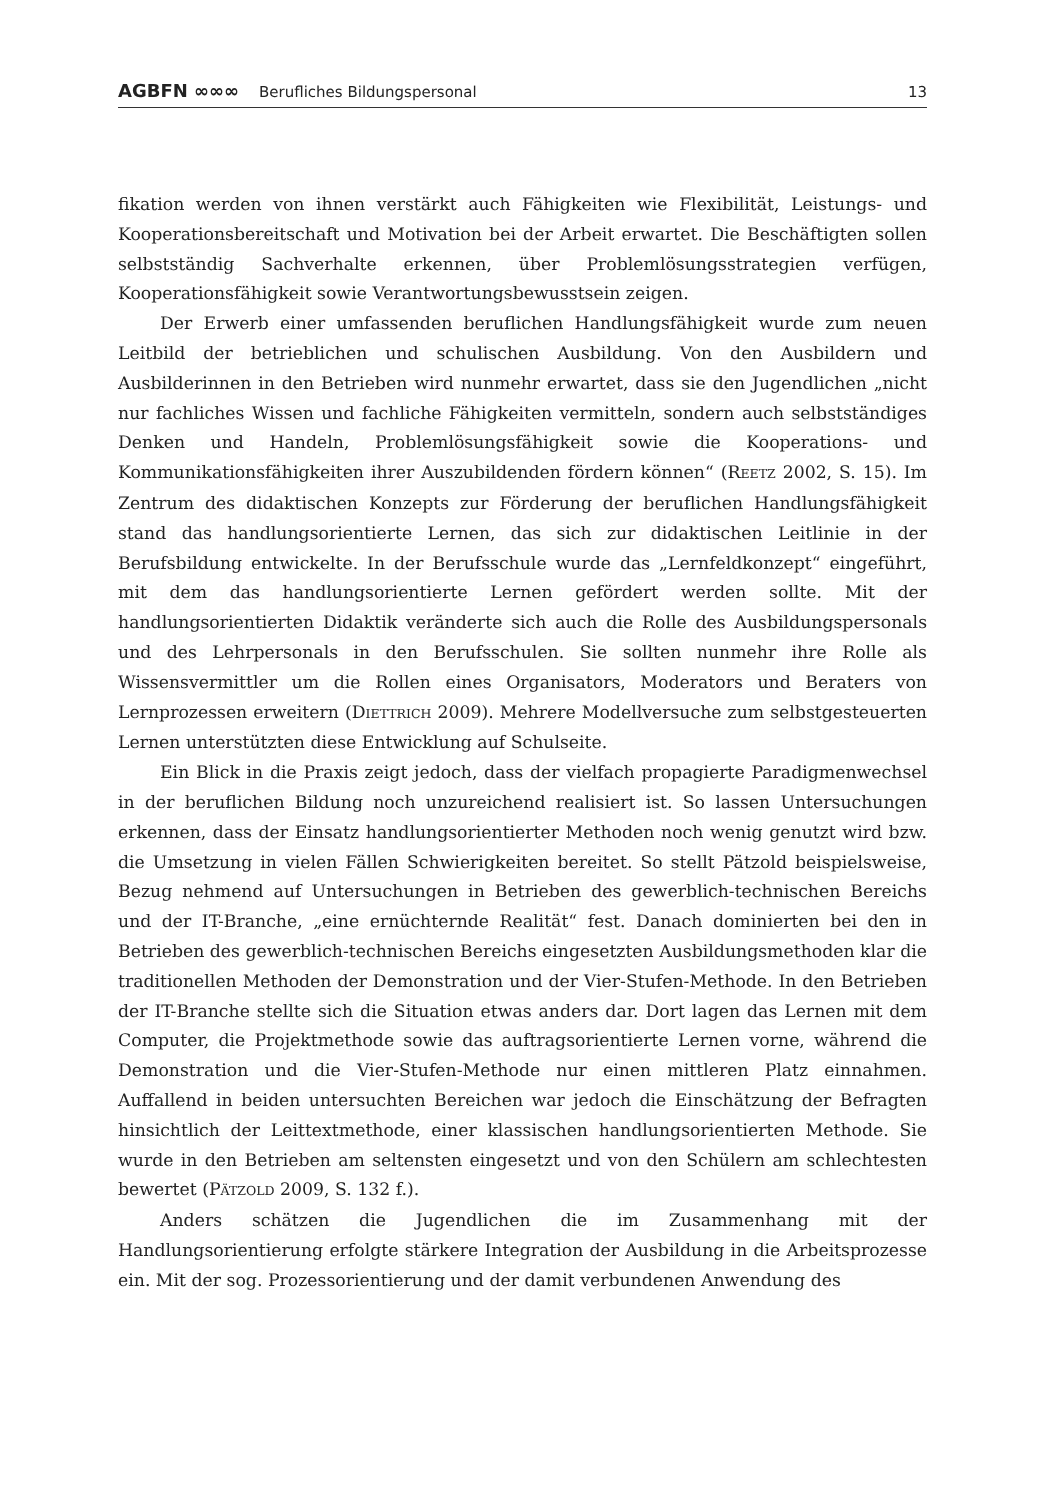AGBFN ∞∞∞ Berufliches Bildungspersonal 13
fikation werden von ihnen verstärkt auch Fähigkeiten wie Flexibilität, Leistungs- und Kooperationsbereitschaft und Motivation bei der Arbeit erwartet. Die Beschäftigten sollen selbstständig Sachverhalte erkennen, über Problemlösungsstrategien verfügen, Kooperationsfähigkeit sowie Verantwortungsbewusstsein zeigen.
Der Erwerb einer umfassenden beruflichen Handlungsfähigkeit wurde zum neuen Leitbild der betrieblichen und schulischen Ausbildung. Von den Ausbildern und Ausbilderinnen in den Betrieben wird nunmehr erwartet, dass sie den Jugendlichen „nicht nur fachliches Wissen und fachliche Fähigkeiten vermitteln, sondern auch selbstständiges Denken und Handeln, Problemlösungsfähigkeit sowie die Kooperations- und Kommunikationsfähigkeiten ihrer Auszubildenden fördern können“ (REETZ 2002, S. 15). Im Zentrum des didaktischen Konzepts zur Förderung der beruflichen Handlungsfähigkeit stand das handlungsorientierte Lernen, das sich zur didaktischen Leitlinie in der Berufsbildung entwickelte. In der Berufsschule wurde das „Lernfeldkonzept“ eingeführt, mit dem das handlungsorientierte Lernen gefördert werden sollte. Mit der handlungsorientierten Didaktik veränderte sich auch die Rolle des Ausbildungspersonals und des Lehrpersonals in den Berufsschulen. Sie sollten nunmehr ihre Rolle als Wissensvermittler um die Rollen eines Organisators, Moderators und Beraters von Lernprozessen erweitern (DIETTRICH 2009). Mehrere Modellversuche zum selbstgesteuerten Lernen unterstützten diese Entwicklung auf Schulseite.
Ein Blick in die Praxis zeigt jedoch, dass der vielfach propagierte Paradigmenwechsel in der beruflichen Bildung noch unzureichend realisiert ist. So lassen Untersuchungen erkennen, dass der Einsatz handlungsorientierter Methoden noch wenig genutzt wird bzw. die Umsetzung in vielen Fällen Schwierigkeiten bereitet. So stellt Pätzold beispielsweise, Bezug nehmend auf Untersuchungen in Betrieben des gewerblich-technischen Bereichs und der IT-Branche, „eine ernüchternde Realität“ fest. Danach dominierten bei den in Betrieben des gewerblich-technischen Bereichs eingesetzten Ausbildungsmethoden klar die traditionellen Methoden der Demonstration und der Vier-Stufen-Methode. In den Betrieben der IT-Branche stellte sich die Situation etwas anders dar. Dort lagen das Lernen mit dem Computer, die Projektmethode sowie das auftragsorientierte Lernen vorne, während die Demonstration und die Vier-Stufen-Methode nur einen mittleren Platz einnahmen. Auffallend in beiden untersuchten Bereichen war jedoch die Einschätzung der Befragten hinsichtlich der Leittextmethode, einer klassischen handlungsorientierten Methode. Sie wurde in den Betrieben am seltensten eingesetzt und von den Schülern am schlechtesten bewertet (PÄTZOLD 2009, S. 132 f.).
Anders schätzen die Jugendlichen die im Zusammenhang mit der Handlungsorientierung erfolgte stärkere Integration der Ausbildung in die Arbeitsprozesse ein. Mit der sog. Prozessorientierung und der damit verbundenen Anwendung des